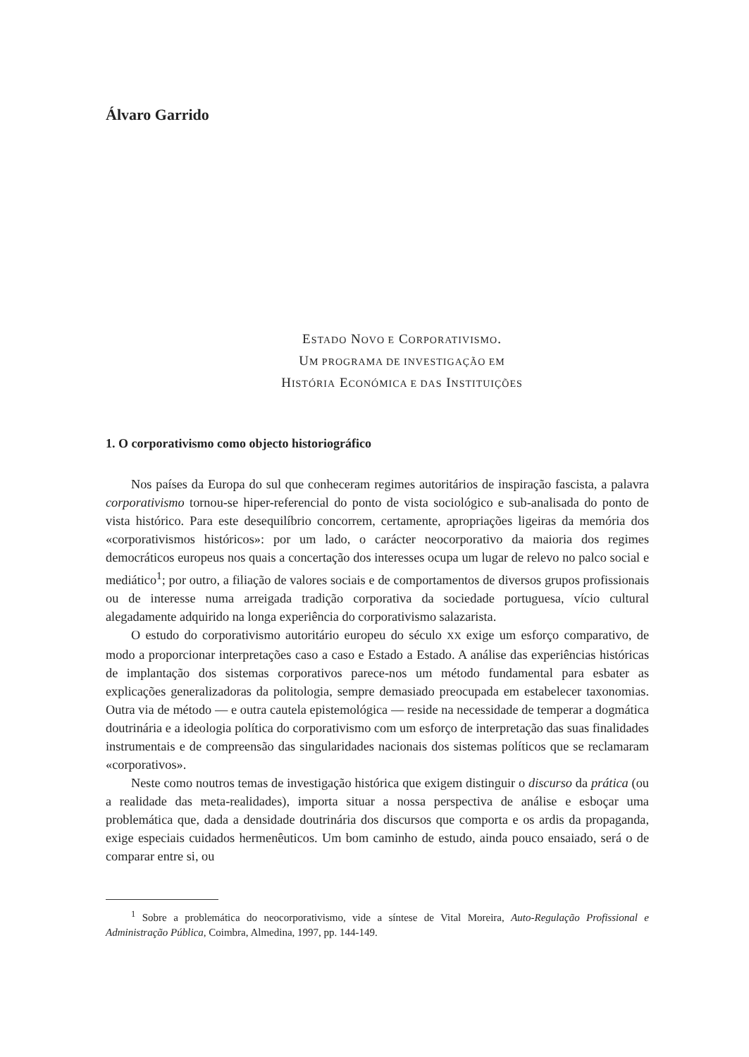Álvaro Garrido
ESTADO NOVO E CORPORATIVISMO.
UM PROGRAMA DE INVESTIGAÇÃO EM
HISTÓRIA ECONÓMICA E DAS INSTITUIÇÕES
1. O corporativismo como objecto historiográfico
Nos países da Europa do sul que conheceram regimes autoritários de inspiração fascista, a palavra corporativismo tornou-se hiper-referencial do ponto de vista sociológico e sub-analisada do ponto de vista histórico. Para este desequilíbrio concorrem, certamente, apropriações ligeiras da memória dos «corporativismos históricos»: por um lado, o carácter neocorporativo da maioria dos regimes democráticos europeus nos quais a concertação dos interesses ocupa um lugar de relevo no palco social e mediático<sup>1</sup>; por outro, a filiação de valores sociais e de comportamentos de diversos grupos profissionais ou de interesse numa arreigada tradição corporativa da sociedade portuguesa, vício cultural alegadamente adquirido na longa experiência do corporativismo salazarista.
O estudo do corporativismo autoritário europeu do século XX exige um esforço comparativo, de modo a proporcionar interpretações caso a caso e Estado a Estado. A análise das experiências históricas de implantação dos sistemas corporativos parece-nos um método fundamental para esbater as explicações generalizadoras da politologia, sempre demasiado preocupada em estabelecer taxonomias. Outra via de método — e outra cautela epistemológica — reside na necessidade de temperar a dogmática doutrinária e a ideologia política do corporativismo com um esforço de interpretação das suas finalidades instrumentais e de compreensão das singularidades nacionais dos sistemas políticos que se reclamaram «corporativos».
Neste como noutros temas de investigação histórica que exigem distinguir o discurso da prática (ou a realidade das meta-realidades), importa situar a nossa perspectiva de análise e esboçar uma problemática que, dada a densidade doutrinária dos discursos que comporta e os ardis da propaganda, exige especiais cuidados hermenêuticos. Um bom caminho de estudo, ainda pouco ensaiado, será o de comparar entre si, ou
<sup>1</sup> Sobre a problemática do neocorporativismo, vide a síntese de Vital Moreira, Auto-Regulação Profissional e Administração Pública, Coimbra, Almedina, 1997, pp. 144-149.